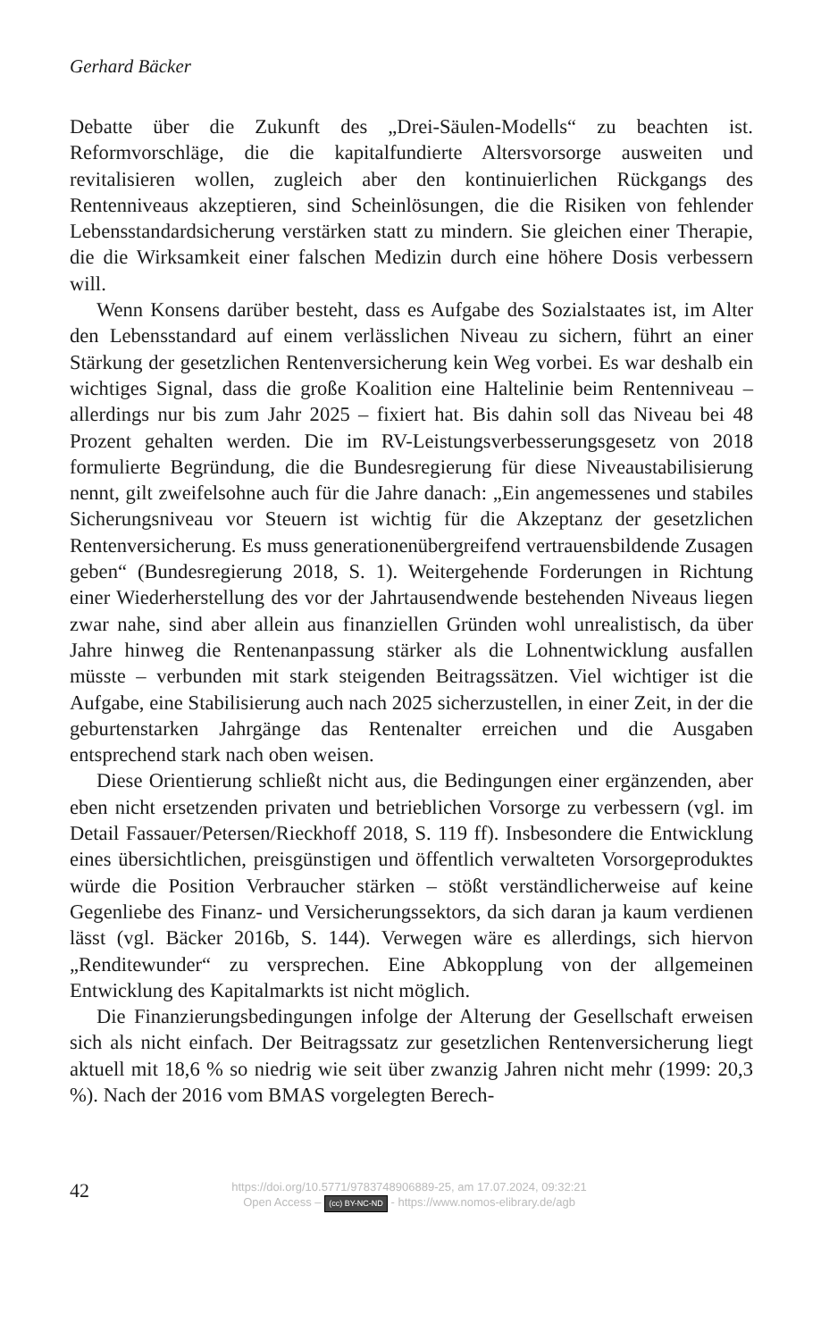Gerhard Bäcker
Debatte über die Zukunft des „Drei-Säulen-Modells“ zu beachten ist. Reformvorschläge, die die kapitalfundierte Altersvorsorge ausweiten und revitalisieren wollen, zugleich aber den kontinuierlichen Rückgangs des Rentenniveaus akzeptieren, sind Scheinlösungen, die die Risiken von fehlender Lebensstandardsicherung verstärken statt zu mindern. Sie gleichen einer Therapie, die die Wirksamkeit einer falschen Medizin durch eine höhere Dosis verbessern will.
Wenn Konsens darüber besteht, dass es Aufgabe des Sozialstaates ist, im Alter den Lebensstandard auf einem verlässlichen Niveau zu sichern, führt an einer Stärkung der gesetzlichen Rentenversicherung kein Weg vorbei. Es war deshalb ein wichtiges Signal, dass die große Koalition eine Haltelinie beim Rentenniveau – allerdings nur bis zum Jahr 2025 – fixiert hat. Bis dahin soll das Niveau bei 48 Prozent gehalten werden. Die im RV-Leistungsverbesserungsgesetz von 2018 formulierte Begründung, die die Bundesregierung für diese Niveaustabilisierung nennt, gilt zweifelsohne auch für die Jahre danach: „Ein angemessenes und stabiles Sicherungsniveau vor Steuern ist wichtig für die Akzeptanz der gesetzlichen Rentenversicherung. Es muss generationenübergreifend vertrauensbildende Zusagen geben“ (Bundesregierung 2018, S. 1). Weitergehende Forderungen in Richtung einer Wiederherstellung des vor der Jahrtausendwende bestehenden Niveaus liegen zwar nahe, sind aber allein aus finanziellen Gründen wohl unrealistisch, da über Jahre hinweg die Rentenanpassung stärker als die Lohnentwicklung ausfallen müsste – verbunden mit stark steigenden Beitragssätzen. Viel wichtiger ist die Aufgabe, eine Stabilisierung auch nach 2025 sicherzustellen, in einer Zeit, in der die geburtenstarken Jahrgänge das Rentenalter erreichen und die Ausgaben entsprechend stark nach oben weisen.
Diese Orientierung schließt nicht aus, die Bedingungen einer ergänzenden, aber eben nicht ersetzenden privaten und betrieblichen Vorsorge zu verbessern (vgl. im Detail Fassauer/Petersen/Rieckhoff 2018, S. 119 ff). Insbesondere die Entwicklung eines übersichtlichen, preisgünstigen und öffentlich verwalteten Vorsorgeproduktes würde die Position Verbraucher stärken – stößt verständlicherweise auf keine Gegenliebe des Finanz- und Versicherungssektors, da sich daran ja kaum verdienen lässt (vgl. Bäcker 2016b, S. 144). Verwegen wäre es allerdings, sich hiervon „Renditewunder“ zu versprechen. Eine Abkopplung von der allgemeinen Entwicklung des Kapitalmarkts ist nicht möglich.
Die Finanzierungsbedingungen infolge der Alterung der Gesellschaft erweisen sich als nicht einfach. Der Beitragssatz zur gesetzlichen Rentenversicherung liegt aktuell mit 18,6 % so niedrig wie seit über zwanzig Jahren nicht mehr (1999: 20,3 %). Nach der 2016 vom BMAS vorgelegten Berech-
42
https://doi.org/10.5771/9783748906889-25, am 17.07.2024, 09:32:21
Open Access – (cc) BY-NC-ND - https://www.nomos-elibrary.de/agb